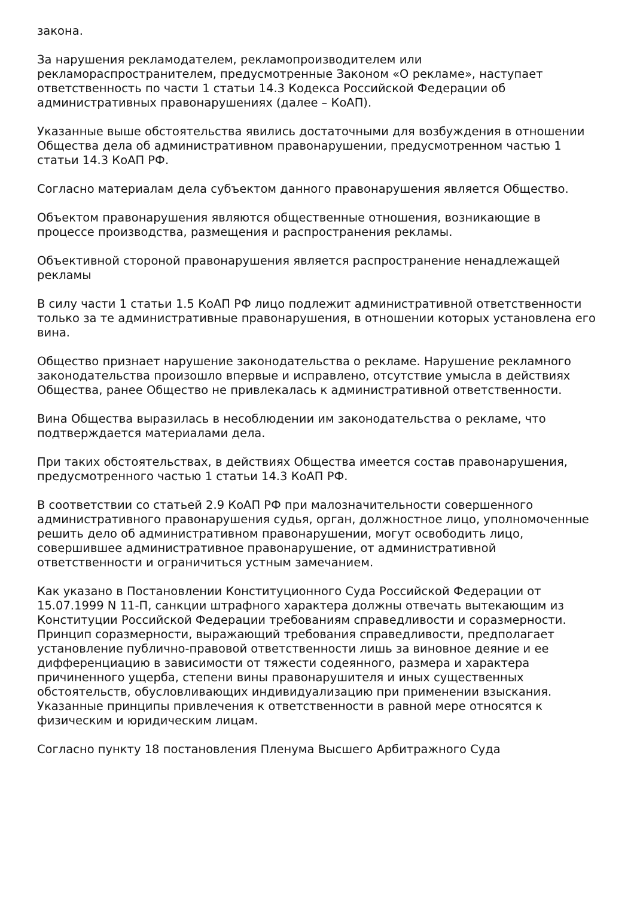закона.
За нарушения рекламодателем, рекламопроизводителем или рекламораспространителем, предусмотренные Законом «О рекламе», наступает ответственность по части 1 статьи 14.3 Кодекса Российской Федерации об административных правонарушениях (далее – КоАП).
Указанные выше обстоятельства явились достаточными для возбуждения в отношении Общества дела об административном правонарушении, предусмотренном частью 1 статьи 14.3 КоАП РФ.
Согласно материалам дела субъектом данного правонарушения является Общество.
Объектом правонарушения являются общественные отношения, возникающие в процессе производства, размещения и распространения рекламы.
Объективной стороной правонарушения является распространение ненадлежащей рекламы
В силу части 1 статьи 1.5 КоАП РФ лицо подлежит административной ответственности только за те административные правонарушения, в отношении которых установлена его вина.
Общество признает нарушение законодательства о рекламе. Нарушение рекламного законодательства произошло впервые и исправлено, отсутствие умысла в действиях Общества, ранее Общество не привлекалась к административной ответственности.
Вина Общества выразилась в несоблюдении им законодательства о рекламе, что подтверждается материалами дела.
При таких обстоятельствах, в действиях Общества имеется состав правонарушения, предусмотренного частью 1 статьи 14.3 КоАП РФ.
В соответствии со статьей 2.9 КоАП РФ при малозначительности совершенного административного правонарушения судья, орган, должностное лицо, уполномоченные решить дело об административном правонарушении, могут освободить лицо, совершившее административное правонарушение, от административной ответственности и ограничиться устным замечанием.
Как указано в Постановлении Конституционного Суда Российской Федерации от 15.07.1999 N 11-П, санкции штрафного характера должны отвечать вытекающим из Конституции Российской Федерации требованиям справедливости и соразмерности. Принцип соразмерности, выражающий требования справедливости, предполагает установление публично-правовой ответственности лишь за виновное деяние и ее дифференциацию в зависимости от тяжести содеянного, размера и характера причиненного ущерба, степени вины правонарушителя и иных существенных обстоятельств, обусловливающих индивидуализацию при применении взыскания. Указанные принципы привлечения к ответственности в равной мере относятся к физическим и юридическим лицам.
Согласно пункту 18 постановления Пленума Высшего Арбитражного Суда